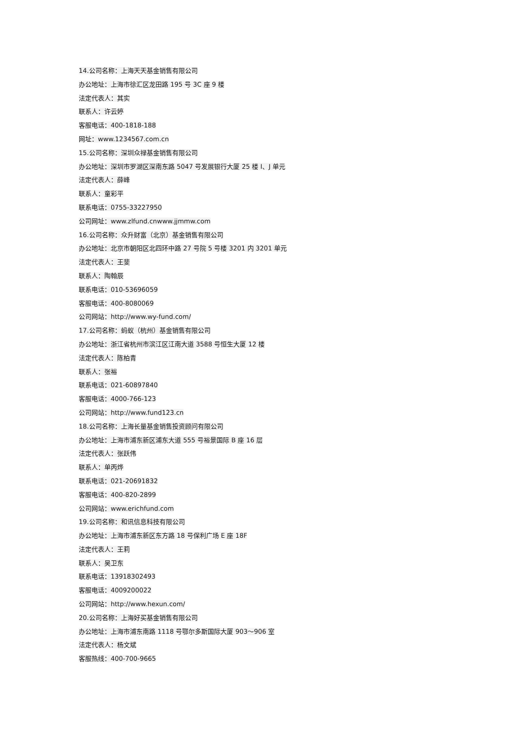14.公司名称：上海天天基金销售有限公司
办公地址：上海市徐汇区龙田路 195 号 3C 座 9 楼
法定代表人：其实
联系人：许云婷
客服电话：400-1818-188
网址：www.1234567.com.cn
15.公司名称：深圳众禄基金销售有限公司
办公地址：深圳市罗湖区深南东路 5047 号发展银行大厦 25 楼 I、J 单元
法定代表人：薛峰
联系人：童彩平
联系电话：0755-33227950
公司网址：www.zlfund.cnwww.jjmmw.com
16.公司名称：众升财富（北京）基金销售有限公司
办公地址：北京市朝阳区北四环中路 27 号院 5 号楼 3201 内 3201 单元
法定代表人：王斐
联系人：陶翰辰
联系电话：010-53696059
客服电话：400-8080069
公司网站：http://www.wy-fund.com/
17.公司名称：蚂蚁（杭州）基金销售有限公司
办公地址：浙江省杭州市滨江区江南大道 3588 号恒生大厦 12 楼
法定代表人：陈柏青
联系人：张裕
联系电话：021-60897840
客服电话：4000-766-123
公司网站：http://www.fund123.cn
18.公司名称：上海长量基金销售投资顾问有限公司
办公地址：上海市浦东新区浦东大道 555 号裕景国际 B 座 16 层
法定代表人：张跃伟
联系人：单丙烨
联系电话：021-20691832
客服电话：400-820-2899
公司网站：www.erichfund.com
19.公司名称：和讯信息科技有限公司
办公地址：上海市浦东新区东方路 18 号保利广场 E 座 18F
法定代表人：王莉
联系人：吴卫东
联系电话：13918302493
客服电话：4009200022
公司网站：http://www.hexun.com/
20.公司名称：上海好买基金销售有限公司
办公地址：上海市浦东南路 1118 号鄂尔多斯国际大厦 903～906 室
法定代表人：杨文斌
客服热线：400-700-9665